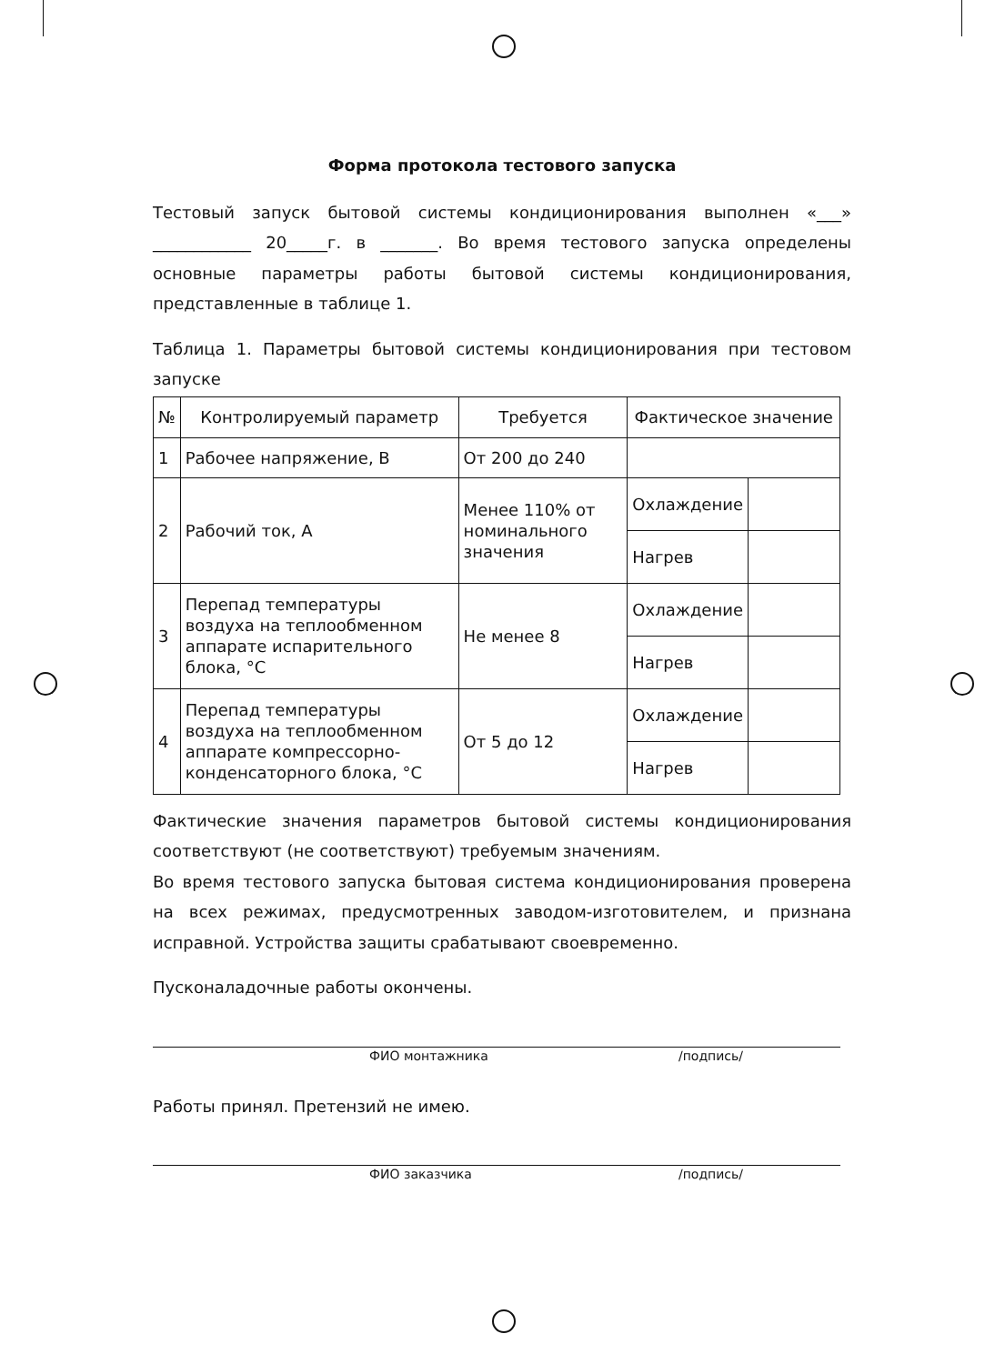Форма протокола тестового запуска
Тестовый запуск бытовой системы кондиционирования выполнен «___» ____________ 20_____г. в _______. Во время тестового запуска определены основные параметры работы бытовой системы кондиционирования, представленные в таблице 1.
Таблица 1. Параметры бытовой системы кондиционирования при тестовом запуске
| № | Контролируемый параметр | Требуется | Фактическое значение | |
| --- | --- | --- | --- | --- |
| 1 | Рабочее напряжение, В | От 200 до 240 | | |
| 2 | Рабочий ток, А | Менее 110% от номинального значения | Охлаждение | |
| | | | Нагрев | |
| 3 | Перепад температуры воздуха на теплообменном аппарате испарительного блока, °С | Не менее 8 | Охлаждение | |
| | | | Нагрев | |
| 4 | Перепад температуры воздуха на теплообменном аппарате компрессорно-конденсаторного блока, °С | От 5 до 12 | Охлаждение | |
| | | | Нагрев | |
Фактические значения параметров бытовой системы кондиционирования соответствуют (не соответствуют) требуемым значениям.
Во время тестового запуска бытовая система кондиционирования проверена на всех режимах, предусмотренных заводом-изготовителем, и признана исправной. Устройства защиты срабатывают своевременно.
Пусконаладочные работы окончены.
ФИО монтажника /подпись/
Работы принял. Претензий не имею.
ФИО заказчика /подпись/